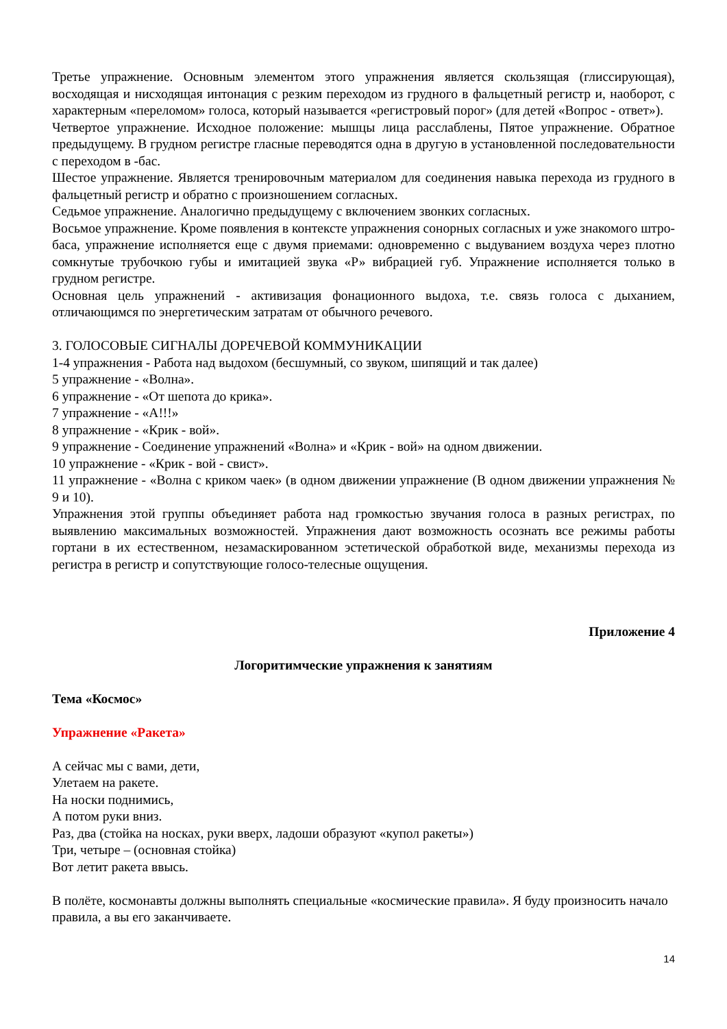Третье упражнение. Основным элементом этого упражнения является скользящая (глиссирующая), восходящая и нисходящая интонация с резким переходом из грудного в фальцетный регистр и, наоборот, с характерным «переломом» голоса, который называется «регистровый порог» (для детей «Вопрос - ответ»).
Четвертое упражнение. Исходное положение: мышцы лица расслаблены, Пятое упражнение. Обратное предыдущему. В грудном регистре гласные переводятся одна в другую в установленной последовательности с переходом в -бас.
Шестое упражнение. Является тренировочным материалом для соединения навыка перехода из грудного в фальцетный регистр и обратно с произношением согласных.
Седьмое упражнение. Аналогично предыдущему с включением звонких согласных.
Восьмое упражнение. Кроме появления в контексте упражнения сонорных согласных и уже знакомого штро-баса, упражнение исполняется еще с двумя приемами: одновременно с выдуванием воздуха через плотно сомкнутые трубочкою губы и имитацией звука «Р» вибрацией губ. Упражнение исполняется только в грудном регистре.
Основная цель упражнений - активизация фонационного выдоха, т.е. связь голоса с дыханием, отличающимся по энергетическим затратам от обычного речевого.
3. ГОЛОСОВЫЕ СИГНАЛЫ ДОРЕЧЕВОЙ КОММУНИКАЦИИ
1-4 упражнения - Работа над выдохом (бесшумный, со звуком, шипящий и так далее)
5 упражнение - «Волна».
6 упражнение - «От шепота до крика».
7 упражнение - «А!!!»
8 упражнение - «Крик - вой».
9 упражнение - Соединение упражнений «Волна» и «Крик - вой» на одном движении.
10 упражнение - «Крик - вой - свист».
11 упражнение - «Волна с криком чаек» (в одном движении упражнение (В одном движении упражнения № 9 и 10).
Упражнения этой группы объединяет работа над громкостью звучания голоса в разных регистрах, по выявлению максимальных возможностей. Упражнения дают возможность осознать все режимы работы гортани в их естественном, незамаскированном эстетической обработкой виде, механизмы перехода из регистра в регистр и сопутствующие голосо-телесные ощущения.
Приложение 4
Логоритимческие упражнения к занятиям
Тема «Космос»
Упражнение «Ракета»
А сейчас мы с вами, дети,
Улетаем на ракете.
На носки поднимись,
А потом руки вниз.
Раз, два (стойка на носках, руки вверх, ладоши образуют «купол ракеты»)
Три, четыре – (основная стойка)
Вот летит ракета ввысь.
В полёте, космонавты должны выполнять специальные «космические правила». Я буду произносить начало правила, а вы его заканчиваете.
14